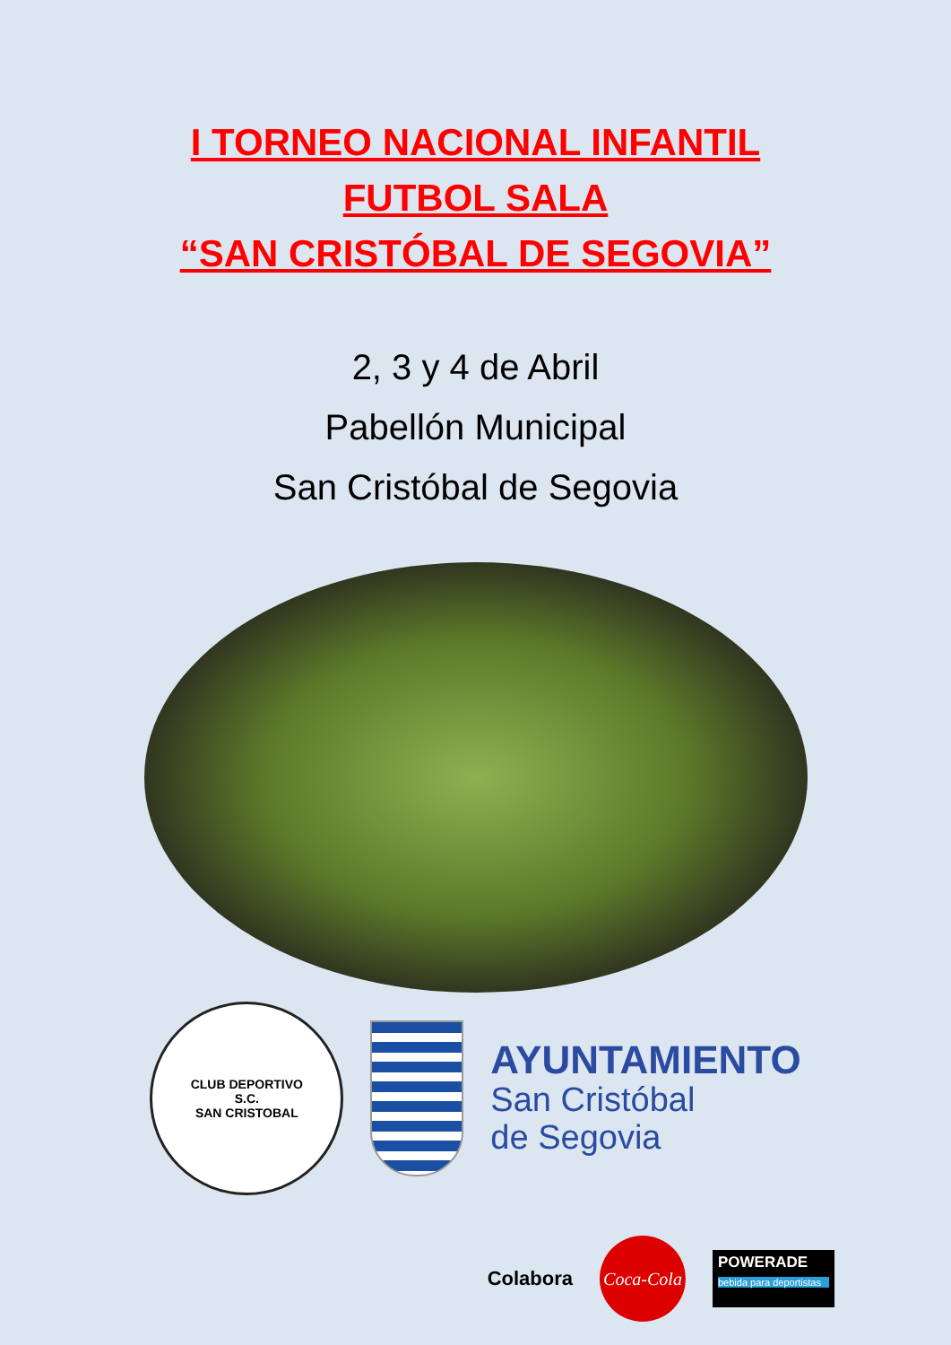I TORNEO NACIONAL INFANTIL
FUTBOL SALA
“SAN CRISTÓBAL DE SEGOVIA”
2, 3 y 4 de Abril
Pabellón Municipal
San Cristóbal de Segovia
CLUB DEPORTIVO
S.C.
SAN CRISTOBAL
AYUNTAMIENTO
San Cristóbal
de Segovia
Colabora
Coca-Cola
POWERADE
bebida para deportistas